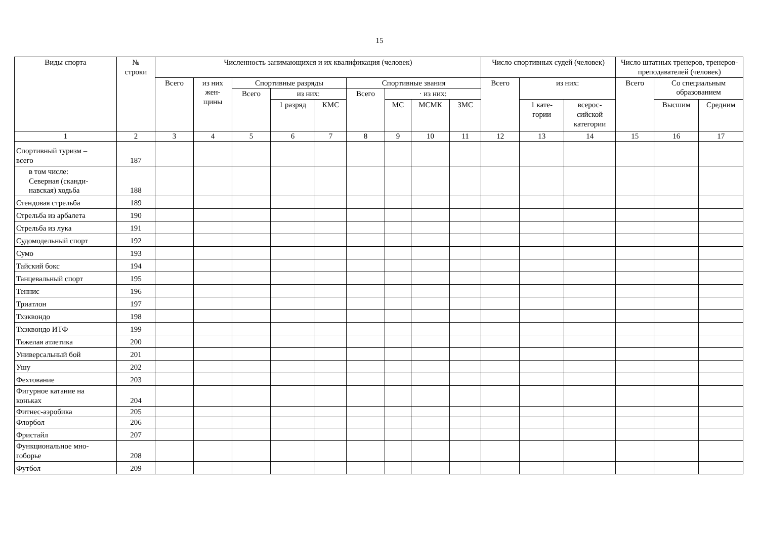15
| Виды спорта | № строки | Численность занимающихся и их квалификация (человек) | | | | | | | | | Число спортивных судей (человек) | | | Число штатных тренеров, тренеров-преподавателей (человек) | | |
| --- | --- | --- | --- | --- | --- | --- | --- | --- | --- | --- | --- | --- | --- | --- | --- | --- |
| | | Всего | из них жен- щины | Спортивные разряды | | | Спортивные звания | | | | Всего | из них: | | Всего | Со специальным образованием | |
| | | | | Всего | из них: | | Всего | · из них: | | | | | | | | |
| | | | | | 1 разряд | КМС | | МС | МСМК | ЗМС | | 1 кате- гории | всерос- сийской категории | | Высшим | Средним |
| 1 | 2 | 3 | 4 | 5 | 6 | 7 | 8 | 9 | 10 | 11 | 12 | 13 | 14 | 15 | 16 | 17 |
| Спортивный туризм – всего | 187 | | | | | | | | | | | | | | | |
| в том числе: Северная (сканди- навская) ходьба | 188 | | | | | | | | | | | | | | | |
| Стендовая стрельба | 189 | | | | | | | | | | | | | | | |
| Стрельба из арбалета | 190 | | | | | | | | | | | | | | | |
| Стрельба из лука | 191 | | | | | | | | | | | | | | | |
| Судомодельный спорт | 192 | | | | | | | | | | | | | | | |
| Сумо | 193 | | | | | | | | | | | | | | | |
| Тайский бокс | 194 | | | | | | | | | | | | | | | |
| Танцевальный спорт | 195 | | | | | | | | | | | | | | | |
| Теннис | 196 | | | | | | | | | | | | | | | |
| Триатлон | 197 | | | | | | | | | | | | | | | |
| Тхэквондо | 198 | | | | | | | | | | | | | | | |
| Тхэквондо ИТФ | 199 | | | | | | | | | | | | | | | |
| Тяжелая атлетика | 200 | | | | | | | | | | | | | | | |
| Универсальный бой | 201 | | | | | | | | | | | | | | | |
| Ушу | 202 | | | | | | | | | | | | | | | |
| Фехтование | 203 | | | | | | | | | | | | | | | |
| Фигурное катание на коньках | 204 | | | | | | | | | | | | | | | |
| Фитнес-аэробика | 205 | | | | | | | | | | | | | | | |
| Флорбол | 206 | | | | | | | | | | | | | | | |
| Фристайл | 207 | | | | | | | | | | | | | | | |
| Функциональное мно- гоборье | 208 | | | | | | | | | | | | | | | |
| Футбол | 209 | | | | | | | | | | | | | | | |